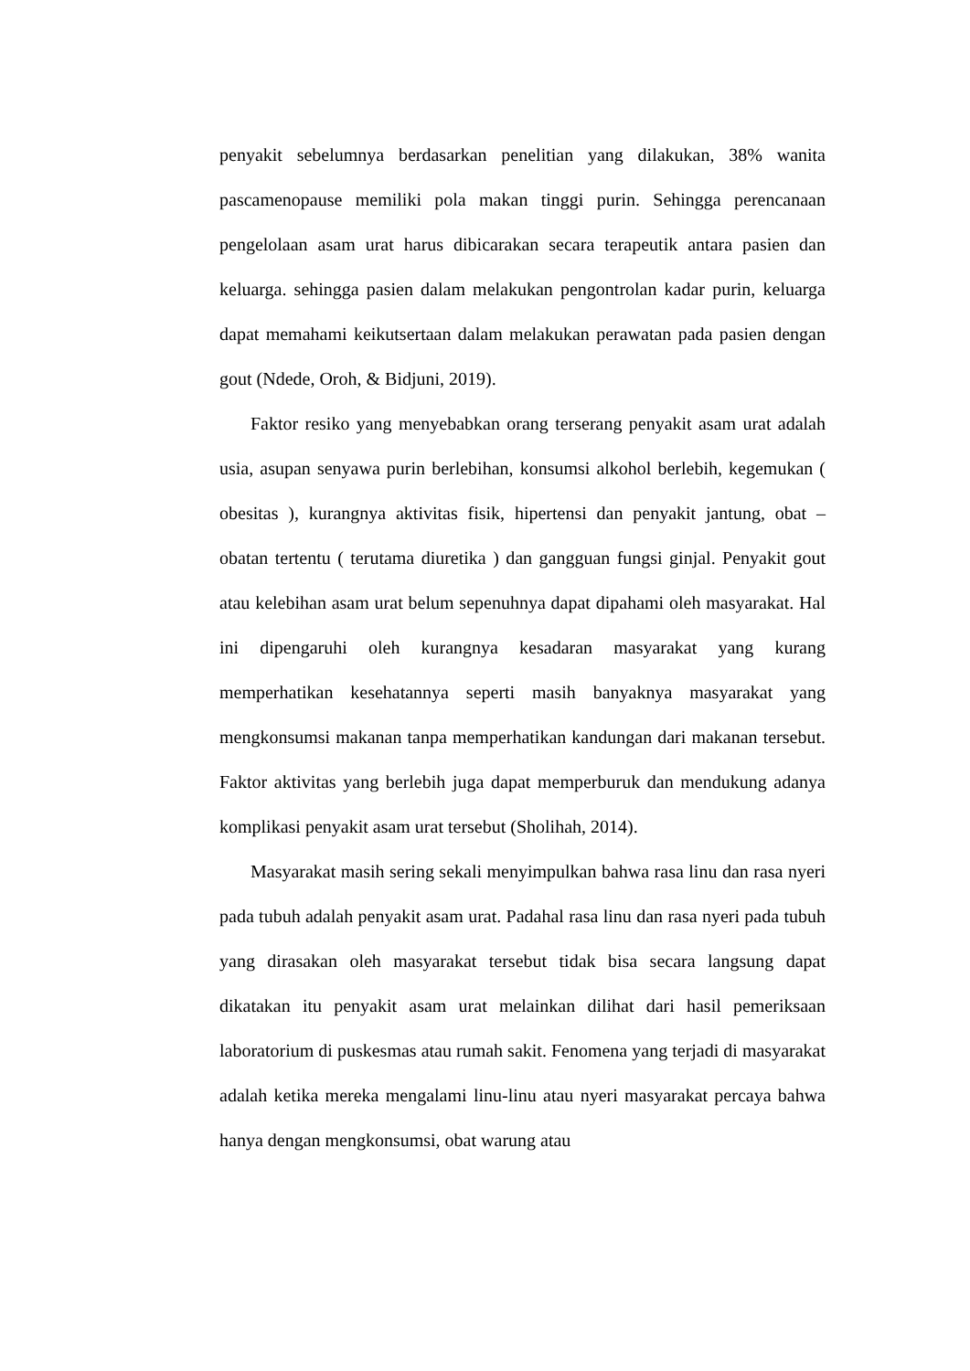penyakit sebelumnya berdasarkan penelitian yang dilakukan, 38% wanita pascamenopause memiliki pola makan tinggi purin. Sehingga perencanaan pengelolaan asam urat harus dibicarakan secara terapeutik antara pasien dan keluarga. sehingga pasien dalam melakukan pengontrolan kadar purin, keluarga dapat memahami keikutsertaan dalam melakukan perawatan pada pasien dengan gout (Ndede, Oroh, & Bidjuni, 2019).
Faktor resiko yang menyebabkan orang terserang penyakit asam urat adalah usia, asupan senyawa purin berlebihan, konsumsi alkohol berlebih, kegemukan ( obesitas ), kurangnya aktivitas fisik, hipertensi dan penyakit jantung, obat – obatan tertentu ( terutama diuretika ) dan gangguan fungsi ginjal. Penyakit gout atau kelebihan asam urat belum sepenuhnya dapat dipahami oleh masyarakat. Hal ini dipengaruhi oleh kurangnya kesadaran masyarakat yang kurang memperhatikan kesehatannya seperti masih banyaknya masyarakat yang mengkonsumsi makanan tanpa memperhatikan kandungan dari makanan tersebut. Faktor aktivitas yang berlebih juga dapat memperburuk dan mendukung adanya komplikasi penyakit asam urat tersebut (Sholihah, 2014).
Masyarakat masih sering sekali menyimpulkan bahwa rasa linu dan rasa nyeri pada tubuh adalah penyakit asam urat. Padahal rasa linu dan rasa nyeri pada tubuh yang dirasakan oleh masyarakat tersebut tidak bisa secara langsung dapat dikatakan itu penyakit asam urat melainkan dilihat dari hasil pemeriksaan laboratorium di puskesmas atau rumah sakit. Fenomena yang terjadi di masyarakat adalah ketika mereka mengalami linu-linu atau nyeri masyarakat percaya bahwa hanya dengan mengkonsumsi, obat warung atau